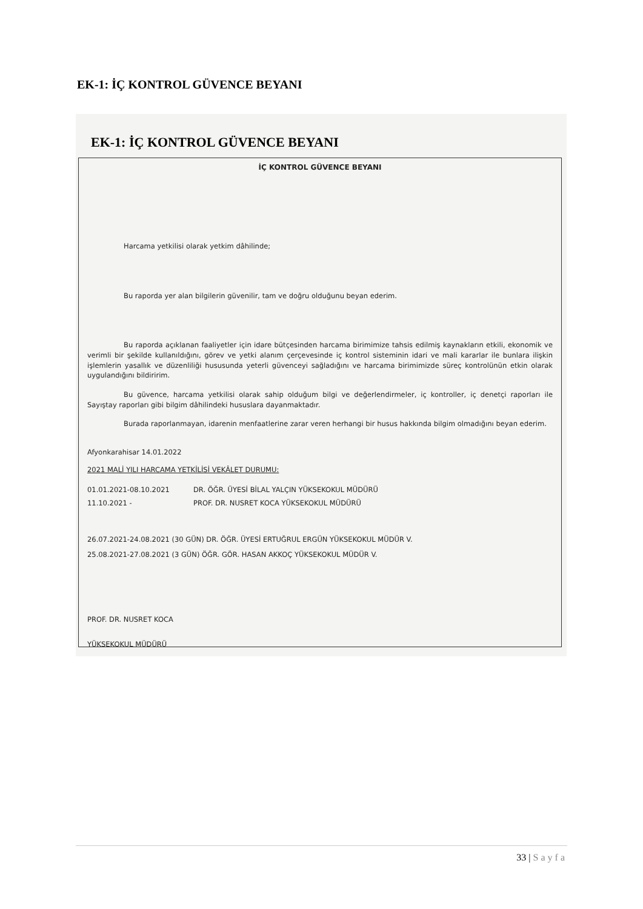EK-1: İÇ KONTROL GÜVENCE BEYANI
EK-1: İÇ KONTROL GÜVENCE BEYANI
İÇ KONTROL GÜVENCE BEYANI
Harcama yetkilisi olarak yetkim dâhilinde;
Bu raporda yer alan bilgilerin güvenilir, tam ve doğru olduğunu beyan ederim.
Bu raporda açıklanan faaliyetler için idare bütçesinden harcama birimimize tahsis edilmiş kaynakların etkili, ekonomik ve verimli bir şekilde kullanıldığını, görev ve yetki alanım çerçevesinde iç kontrol sisteminin idari ve mali kararlar ile bunlara ilişkin işlemlerin yasallık ve düzenliliği hususunda yeterli güvenceyi sağladığını ve harcama birimimizde süreç kontrolünün etkin olarak uygulandığını bildiririm.
Bu güvence, harcama yetkilisi olarak sahip olduğum bilgi ve değerlendirmeler, iç kontroller, iç denetçi raporları ile Sayıştay raporları gibi bilgim dâhilindeki hususlara dayanmaktadır.
Burada raporlanmayan, idarenin menfaatlerine zarar veren herhangi bir husus hakkında bilgim olmadığını beyan ederim.
Afyonkarahisar 14.01.2022
2021 MALİ YILI HARCAMA YETKİLİSİ VEKÂLET DURUMU:
01.01.2021-08.10.2021 DR. ÖĞR. ÜYESİ BİLAL YALÇIN YÜKSEKOKUL MÜDÜRÜ
11.10.2021 - PROF. DR. NUSRET KOCA YÜKSEKOKUL MÜDÜRÜ
26.07.2021-24.08.2021 (30 GÜN) DR. ÖĞR. ÜYESİ ERTUĞRUL ERGÜN YÜKSEKOKUL MÜDÜR V.
25.08.2021-27.08.2021 (3 GÜN) ÖĞR. GÖR. HASAN AKKOÇ YÜKSEKOKUL MÜDÜR V.
PROF. DR. NUSRET KOCA
YÜKSEKOKUL MÜDÜRÜ
33 | Sayfa